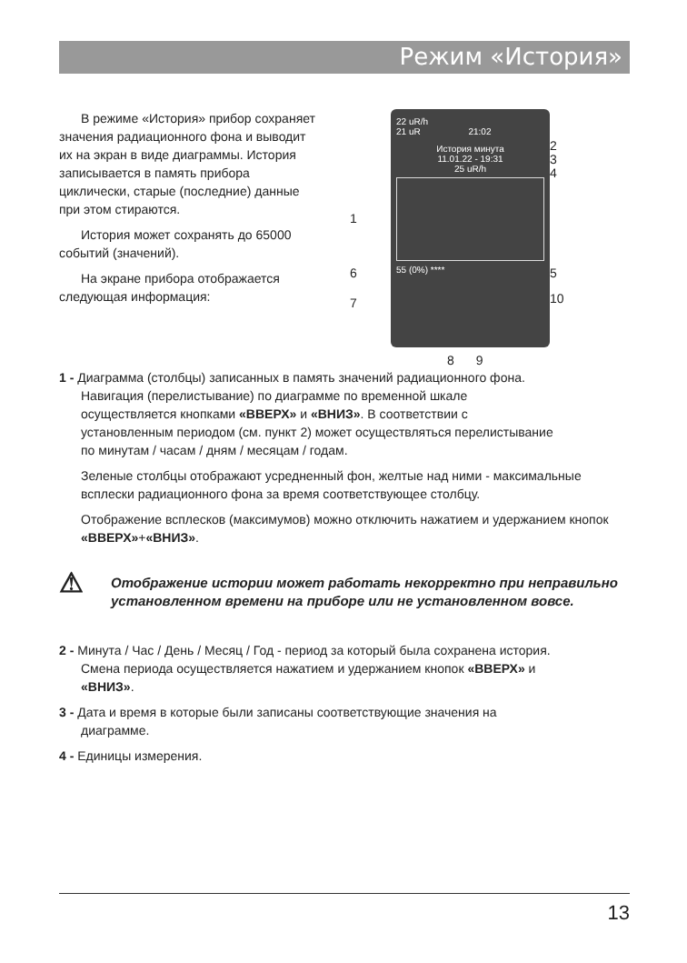Режим «История»
В режиме «История» прибор сохраняет значения радиационного фона и выводит их на экран в виде диаграммы. История записывается в память прибора циклически, старые (последние) данные при этом стираются.
История может сохранять до 65000 событий (значений).
На экране прибора отображается следующая информация:
22 uR/h
21 uR 21:02
История минута
11.01.22 - 19:31
25 uR/h
55 (0%) ****
2
3
4
1
6 5
7 10
8 9
1 - Диаграмма (столбцы) записанных в память значений радиационного фона.
Навигация (перелистывание) по диаграмме по временной шкале
осуществляется кнопками «ВВЕРХ» и «ВНИЗ». В соответствии с
установленным периодом (см. пункт 2) может осуществляться перелистывание
по минутам / часам / дням / месяцам / годам.
Зеленые столбцы отображают усредненный фон, желтые над ними - максимальные всплески радиационного фона за время соответствующее столбцу.
Отображение всплесков (максимумов) можно отключить нажатием и удержанием кнопок «ВВЕРХ»+«ВНИЗ».
⚠
Отображение истории может работать некорректно при неправильно установленном времени на приборе или не установленном вовсе.
2 - Минута / Час / День / Месяц / Год - период за который была сохранена история.
Смена периода осуществляется нажатием и удержанием кнопок «ВВЕРХ» и
«ВНИЗ».
3 - Дата и время в которые были записаны соответствующие значения на
диаграмме.
4 - Единицы измерения.
13